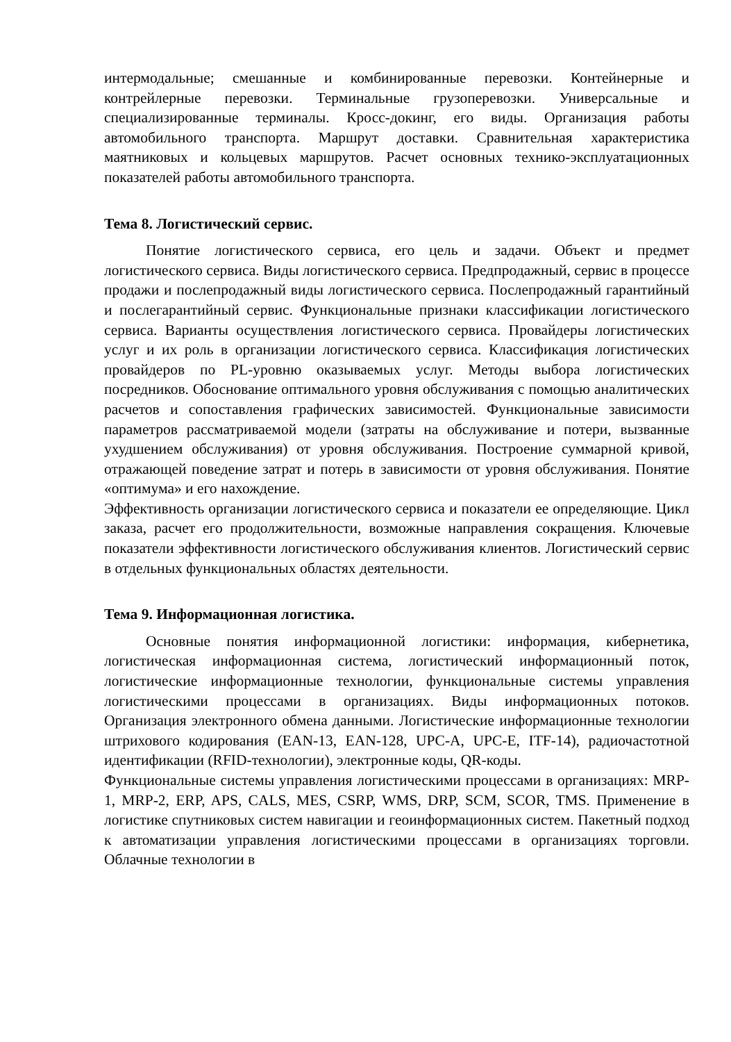интермодальные; смешанные и комбинированные перевозки. Контейнерные и контрейлерные перевозки. Терминальные грузоперевозки. Универсальные и специализированные терминалы. Кросс-докинг, его виды. Организация работы автомобильного транспорта. Маршрут доставки. Сравнительная характеристика маятниковых и кольцевых маршрутов. Расчет основных технико-эксплуатационных показателей работы автомобильного транспорта.
Тема 8. Логистический сервис.
Понятие логистического сервиса, его цель и задачи. Объект и предмет логистического сервиса. Виды логистического сервиса. Предпродажный, сервис в процессе продажи и послепродажный виды логистического сервиса. Послепродажный гарантийный и послегарантийный сервис. Функциональные признаки классификации логистического сервиса. Варианты осуществления логистического сервиса. Провайдеры логистических услуг и их роль в организации логистического сервиса. Классификация логистических провайдеров по PL-уровню оказываемых услуг. Методы выбора логистических посредников. Обоснование оптимального уровня обслуживания с помощью аналитических расчетов и сопоставления графических зависимостей. Функциональные зависимости параметров рассматриваемой модели (затраты на обслуживание и потери, вызванные ухудшением обслуживания) от уровня обслуживания. Построение суммарной кривой, отражающей поведение затрат и потерь в зависимости от уровня обслуживания. Понятие «оптимума» и его нахождение.
Эффективность организации логистического сервиса и показатели ее определяющие. Цикл заказа, расчет его продолжительности, возможные направления сокращения. Ключевые показатели эффективности логистического обслуживания клиентов. Логистический сервис в отдельных функциональных областях деятельности.
Тема 9. Информационная логистика.
Основные понятия информационной логистики: информация, кибернетика, логистическая информационная система, логистический информационный поток, логистические информационные технологии, функциональные системы управления логистическими процессами в организациях. Виды информационных потоков. Организация электронного обмена данными. Логистические информационные технологии штрихового кодирования (EAN-13, EAN-128, UPC-A, UPC-E, ITF-14), радиочастотной идентификации (RFID-технологии), электронные коды, QR-коды.
Функциональные системы управления логистическими процессами в организациях: MRP-1, MRP-2, ERP, APS, CALS, MES, CSRP, WMS, DRP, SCM, SCOR, TMS. Применение в логистике спутниковых систем навигации и геоинформационных систем. Пакетный подход к автоматизации управления логистическими процессами в организациях торговли. Облачные технологии в